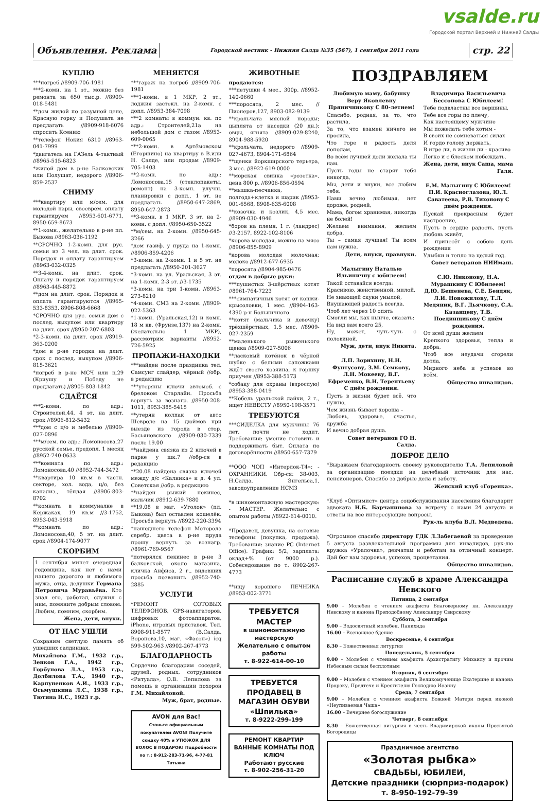vsalde.ru
Городской портал Верхней и Нижней Салды
Объявления. Реклама Городской вестник - Нижняя Салда №35 (567), 1 сентября 2011 года стр. 22
КУПЛЮ
***погреб //8909-706-1981
***2-комн. на 1 эт., можно без ремонта за 650 тыс.р. //8909-018-5481
**дом жилой по разумной цене, Красную горку и Полушата не предлагать //8909-918-6076 спросить Ксению
**телефон Нокия 6310 //8963-041-7999
*двигатель на ГАЗель 4-тактный //8965-515-6823
*жилой дом в р-не Балковских или Полушат, недорого //8906-859-2537
СНИМУ
***квартиру или м/сем. для молодой пары, своеврем. оплату гарантируем //8953-601-6771, 8950-659-8673
**1-комн., желательно в р-не пл. Быкова //8963-036-1192
**СРОЧНО 1-2-комн. для рус. семьи из 3 чел. на длит. срок. Порядок и оплату гарантируем //8963-032-0325
**3-4-комн. на длит. срок. Оплату и порядок гарантируем //8963-445-8872
**дом на длит. срок. Порядок и оплата гарантируются //8965-533-8353, 8906-808-6668
*СРОЧНО для рус. семьи дом с послед. выкупом или квартиру на длит. срок //8950-207-6803
*2-3-комн. на длит. срок //8919-363-0200
*дом в р-не городка на длит. срок с послед. выкупом //8906-815-3621
*погреб в р-не МСЧ или ц.29 (Криушу и Победу не предлагать) //8905-803-1842
СДАЁТСЯ
***2-комн. по адр.: Строителей,44, 4 эт. на длит. срок //8906-812-5432
***дом с ц/о и мебелью //8909-027-0896
***м/сем. по адр.: Ломоносова,27 русской семье, предопл. 1 месяц //8952-740-0633
***комната по адр.: Ломоносова,40 //8952-744-3472
**квартира 10 кв.м в частн. секторе, хол. вода, ц/о, без канализ., тёплая //8906-803-8702
**комната в коммуналке в Кержаках, 19 кв.м //3-1752, 8953-043-5918
**комната по адр.: Ломоносова,40, 5 эт. на длит. срок //8904-174-9077
СКОРБИМ
1 сентября минет очередная годовщина, как нет с нами нашего дорогого и любимого мужа, отца, дедушки Германа Петровича Муравьёва. Кто знал его, работал, служил с ним, помяните добрым словом. Любим, помним, скорбим.
Жена, дети, внуки.
ОТ НАС УШЛИ
Сохраним светлую память об ушедших салдинцах.
Михайлова Г.М., 1932 г.р., Зенков Г.А., 1942 г.р., Горбунова Л.А., 1953 г.р., Долбилова Т.А., 1940 г.р., Карпуненков А.И., 1933 г.р., Осьмушкина Л.С., 1938 г.р., Тютина Н.С., 1923 г.р.
МЕНЯЕТСЯ
***гараж на погреб //8909-706-1981
***1-комн. в 1 МКР, 2 эт., лоджия застекл. на 2-комн. с допл. //8953-384-7098
***2 комнаты в коммун. кв. по адр.: Строителей,21а на небольшой дом с газом //8953-609-0065
***2-комн. в Артёмовском (Егоршино) на квартиру в В.или Н. Салде, или продам //8909-705-1403
**2-комн. по адр.: Ломоносова,15 (стеклопакеты, ремонт) на 3-комн. улучш. планировки с допл., 1 эт. не предлагать //8950-647-2869, 8950-647-2873
**3-комн. в 1 МКР, 3 эт. на 2-комн. с допл. //8950-650-3522
**м/сем. на 2-комн. //8950-645-3266
*дом газиф. у пруда на 1-комн. //8906-859-4206
*3-комн. на 2-комн. 1 и 5 эт. не предлагать //8950-201-3627
*3-комн. на ул. Уральская, 3 эт. на 1-комн. 2-3 эт. //3-1735
*3-комн. на три 1-комн. //8963-273-8210
*4-комн. СМЗ на 2-комн. //8909-022-5363
*1-комн. (Уральская,12) и комн. 18 м кв. (Фрунзе,137) на 2-комн. (желательно 1 МКР), рассмотрим варианты //8952-726-5925
ПРОПАЖИ-НАХОДКИ
***найден после праздника тел. Самсунг слайдер, чёрный //обр. в редакцию
***утеряны ключи автомоб. с брелоком Старлайн. Просьба вернуть за вознагр. //8950-208-1011, 8953-385-5415
**утерян колпак от авто Шевроле на 15 дюймов при выезде из города в стор. Басьяновского //8909-030-7339 после 19.00
**найдена связка из 2 ключей в парке у шк.7 //обр-ся в редакцию
**20.08 найдена связка ключей между д/с «Калинка» и д. 4 ул. Советская //обр. в редакцию
**найден рыжий пекинес, мальчик //8912-639-7880
**19.08 в маг. «Уголок» (пл. Быкова) был оставлен кошелёк. Просьба вернуть //8922-220-3394
*нашедшего телефон Моторола серебр. цвета в р-не пруда прошу вернуть за вознагр. //8961-769-9567
*потерялся пекинес в р-не 3 балковской, около магазина, кличка Анфиса, 2 г., видевших просьба позвонить //8952-740-2885
УСЛУГИ
*РЕМОНТ СОТОВЫХ ТЕЛЕФОНОВ, GPS-навигаторов, цифровых фотоаппаратов, iPhone, игровых приставок. Тел. 8908-911-8577 (В.Салда, Воронова,10, маг. «Фасон») icq 599-502-963 //8902-267-4773
БЛАГОДАРНОСТЬ
Сердечно благодарим соседей, друзей, родных, сотрудников «Ритуала», О.В. Лепилова за помощь в организации похорон Г.М. Михайловой.
Муж, брат, родные.
AVON для Вас!
Станьте официальным покупателем AVON! Получите скидку 40% и УТЮЖОК ДЛЯ ВОЛОС В ПОДАРОК! Подробности по т.: 8-912-283-71-96, 4-77-81 Татьяна
ЖИВОТНЫЕ
продаются:
***петушки 4 мес., 300р. //8952-140-0660
***поросята, 2 мес. //Пионеров,127, 8903-082-9139
**крольчата мясной породы; цыплята от наседки (20 дн.); овцы, ягнята //8909-029-8240, 8904-988-5920
**крольчата, недорого //8909-027-4673, 8904-171-6864
**щенки йоркширского терьера, 3 мес. //8922-619-0000
**морская свинка «розетка», цена 800 р. //8906-856-0594
**мышка-песчанка, полгода+клетка и шарик //8953-001-6568, 8908-635-6008
**козочка и козлик, 4,5 мес. //8909-030-4946
*боров на племя, 1 г. (ландрес) //3-2157, 8922-102-8106
*корова молодая, можно на мясо //8906-855-8909
*корова молодая молочная; молоко //8912-677-6935
*поросята //8904-985-0476
отдам в добрые руки:
***пушистых 3-шёрстных котят //8961-764-7223
***симпатичных котят от кошки-крысоловки, 1 мес. //8904-163-4390 р-н Больничного
**котят (мальчика и девочку) трёхшёрстных, 1,5 мес. //8909-027-2359
**маленького рыженького щенка //8909-027-5006
**ласковый котёнок в чёрной шубке с белыми сапожками ждёт своего хозяина, к горшку приучен //8953-388-5173
*собаку для охраны (взрослую) //8953-388-0419
**Кобель уральской лайки, 2 г., ищет НЕВЕСТУ //8950-198-3571
ТРЕБУЮТСЯ
***СИДЕЛКА для мужчины 76 лет, почти не ходит. Требования: умение готовить и поддерживать быт. Оплата по договорённости //8950-657-7379
**ООО ЧОП «Интерлок-Т4»: - ОХРАННИКИ. Обр-ся: 38-003, Н.Салда, Энгельса,1, заводоуправление НСМЗ
*в шиномонтажную мастерскую: - МАСТЕР. Желательно с опытом работы //8922-614-0010.
*Продавец, девушка, на сотовые телефоны (покупка, продажа). Требования: знание PC (Internet Office). График: 5/2, зарплата: оклад+% (от 9000 р.). Собеседование по т. 8902-267-4773
**ищу хорошего ПЕЧНИКА //8953-002-3771
ТРЕБУЕТСЯ МАСТЕР
в шиномонтажную мастерскую
Желательно с опытом работы
т. 8-922-614-00-10
ТРЕБУЕТСЯ ПРОДАВЕЦ В МАГАЗИН ОБУВИ «Шпилька»
т. 8-9222-299-199
РЕМОНТ КВАРТИР
ВАННЫЕ КОМНАТЫ ПОД КЛЮЧ
Работают русские
т. 8-902-256-31-20
ПОЗДРАВЛЯЕМ
Любимую маму, бабушку Веру Яковлевну Пряничникову С 80-летием!
Спасибо, родная, за то, что растила,
За то, что взамен ничего не просила,
Что горе и радость деля пополам,
Во всём лучшей доли желала ты нам.
Пусть годы не старят тебя никогда,
Мы, дети и внуки, все любим тебя.
Нами вечно любимая, нет дороже, родней,
Мама, богом хранимая, никогда не болей!
Желаем внимания, желаем добра,
Ты – самая лучшая! Ты всем нам нужна.
Дети, внуки, правнуки.
Малыгину Наталью Ильиничну с юбилеем!
Такой оставайся всегда:
Красивою, женственной, милой,
Не знающей скуки унылой,
Внушающей радость всегда.
Чтоб лет через 10 опять
Смогли мы, как нынче, сказать:
На вид вам всего 25,
Ну, может, чуть-чуть с половиной.
Муж, дети, внук Никита.
Л.П. Зорихину, Н.Н. Фунтусову, З.М. Семкову, Л.Н. Мокееву, В.Г. Ефременко, В.Н. Терентьеву С днём рождения.
Пусть в жизни будет всё, что нужно,
Чем жизнь бывает хороша –
Любовь, здоровье, счастье, дружба
И вечно добрая душа.
Совет ветеранов ГО Н. Салда.
Владимира Васильевича Бессонова С Юбилеем!
Тебе подвластны все вершины,
Тебе все горы по плечу,
Как настоящему мужчине
Мы пожелать тебе хотим -
В своих не сомневаться силах
И гордо голову держать,
В игре ли, в жизни ли - красиво
Легко и с блеском побеждать.
Жена, дети, внук Саша, мама Галя.
Е.М. Малыгину С Юбилеем! П.И. Красноглазова, Ю.Л. Саватеева, Р.В. Тихонову С днём рождения.
Пускай прекрасным будет настроение,
Пусть в сердце радость, пусть любовь живёт,
И принесёт с собою день рождения
Улыбки и тепло на целый год.
Совет ветеранов НИИмаш.
С.Ю. Никонову, Н.А. Мурашкину С Юбилеем! Д.Ю. Бешенева, С.Е. Бендяк, Л.И. Новожилову, Т.Л. Медяник, В.Г. Дьячкову, С.А. Казанцеву, Т.В. Поединщикову С днём рождения.
От всей души желаем
Крепкого здоровья, тепла и добра,
Чтоб все неудачи сгорели дотла,
Мирного неба и успехов во всём.
Общество инвалидов.
ДОБРОЕ ДЕЛО
*Выражаем благодарность своему руководителю Т.А. Лепиловой за организацию поездки на целебный источник для нас, пенсионеров. Спасибо за добрые дела и заботу.
Женский клуб «Горенка».
*Клуб «Оптимист» центра соцобслуживания населения благодарит адвоката Н.Б. Барчанинова за встречу с нами 24 августа и ответы на все интересующие вопросы.
Рук-ль клуба В.Л. Медведева.
*Огромное спасибо директору ГДК Л.Забегаевой за проведение 5 августа развлекательной программы для инвалидов, рук-лю кружка «Уралочка», девчатам и ребятам за отличный концерт. Дай бог вам здоровья, успехов, процветания.
Общество инвалидов.
Расписание служб в храме Александра Невского
Пятница, 2 сентября
9.00 – Молебен с чтением акафиста Благоверному кн. Александру Невскому и канона Преподобному Александру Свирскому
Суббота, 3 сентября
9.00 – Водосвятный молебен. Панихида
16.00 – Всенощное бдение
Воскресенье, 4 сентября
8.30 – Божественная литургия
Понедельник, 5 сентября
9.00 – Молебен с чтением акафиста Архистратигу Михаилу и прочим Небесным силам бесплотным
Вторник, 6 сентября
9.00 – Молебен с чтением акафиста Великомученице Екатерине и канона Пророку, Предтече и Крестителю Господню Иоанну
Среда, 7 сентября
9.00 – Молебен с чтением акафиста Божией Матери перед иконой «Неупиваемая Чаша»
16.00 – Вечернее богослужение
Четверг, 8 сентября
8.30 – Божественная литургия в честь Владимирской иконы Пресвятой Богородицы
Праздничное агентство
«Золотая рыбка»
СВАДЬБЫ, ЮБИЛЕИ,
Детские праздники (сюрприз-подарок)
т. 8-950-192-79-39